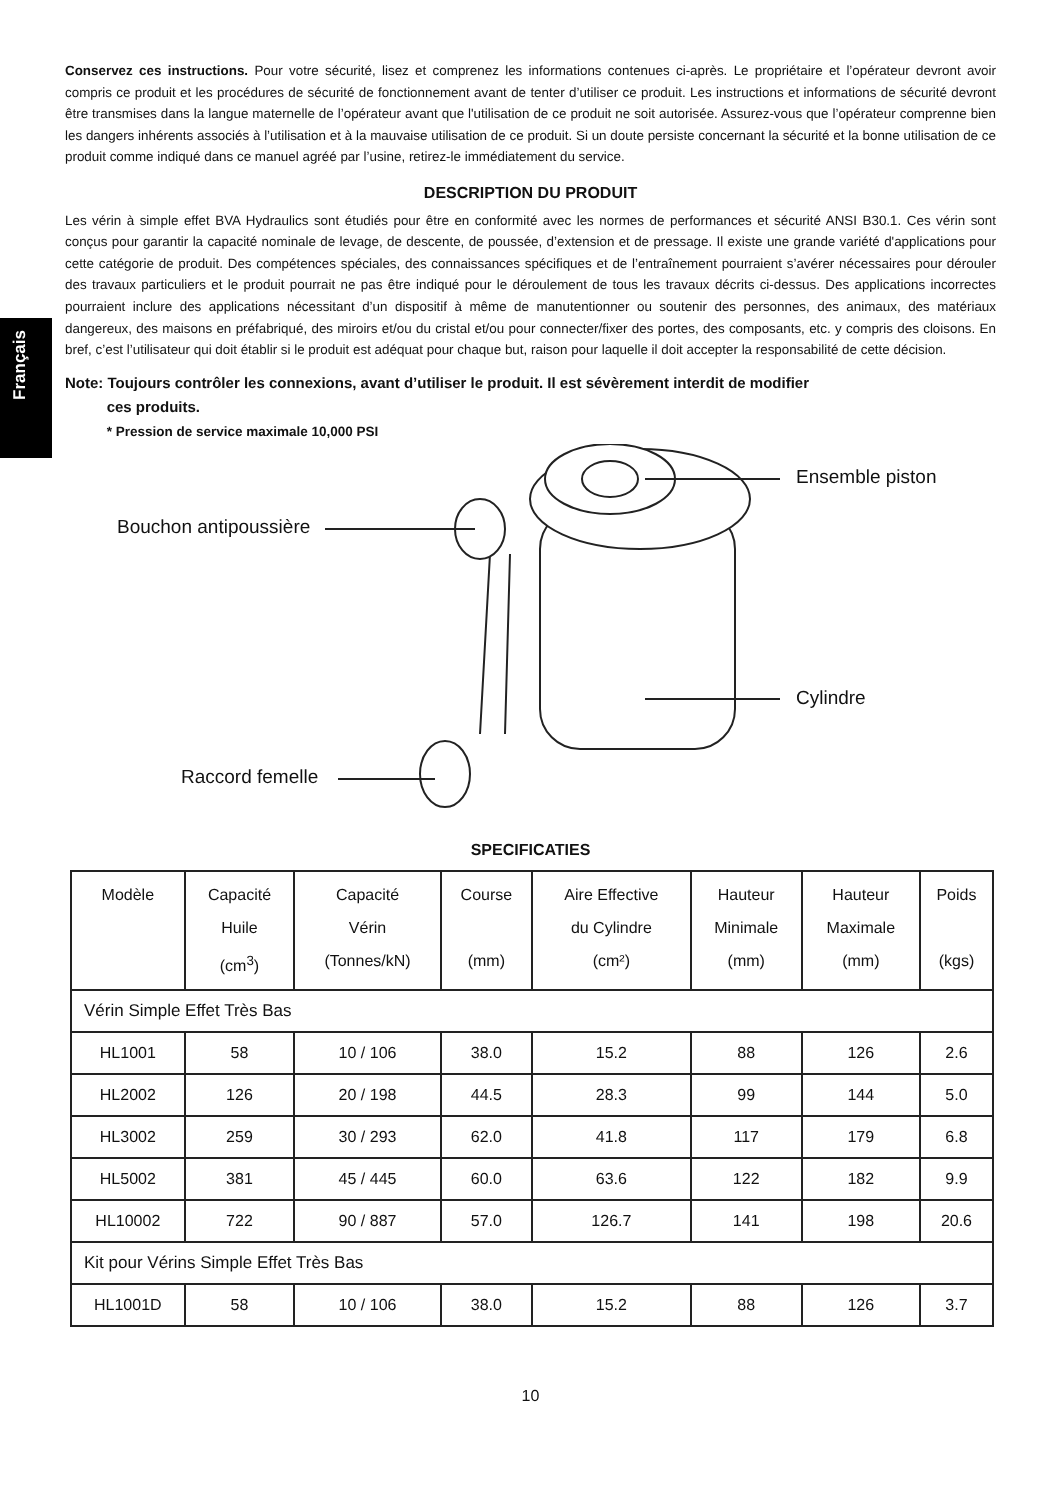Français
Conservez ces instructions. Pour votre sécurité, lisez et comprenez les informations contenues ci-après. Le propriétaire et l’opérateur devront avoir compris ce produit et les procédures de sécurité de fonctionnement avant de tenter d’utiliser ce produit. Les instructions et informations de sécurité devront être transmises dans la langue maternelle de l’opérateur avant que l'utilisation de ce produit ne soit autorisée. Assurez-vous que l’opérateur comprenne bien les dangers inhérents associés à l’utilisation et à la mauvaise utilisation de ce produit. Si un doute persiste concernant la sécurité et la bonne utilisation de ce produit comme indiqué dans ce manuel agréé par l’usine, retirez-le immédiatement du service.
DESCRIPTION DU PRODUIT
Les vérin à simple effet BVA Hydraulics sont étudiés pour être en conformité avec les normes de performances et sécurité ANSI B30.1. Ces vérin sont conçus pour garantir la capacité nominale de levage, de descente, de poussée, d’extension et de pressage. Il existe une grande variété d'applications pour cette catégorie de produit. Des compétences spéciales, des connaissances spécifiques et de l’entraînement pourraient s’avérer nécessaires pour dérouler des travaux particuliers et le produit pourrait ne pas être indiqué pour le déroulement de tous les travaux décrits ci-dessus. Des applications incorrectes pourraient inclure des applications nécessitant d’un dispositif à même de manutentionner ou soutenir des personnes, des animaux, des matériaux dangereux, des maisons en préfabriqué, des miroirs et/ou du cristal et/ou pour connecter/fixer des portes, des composants, etc. y compris des cloisons. En bref, c’est l’utilisateur qui doit établir si le produit est adéquat pour chaque but, raison pour laquelle il doit accepter la responsabilité de cette décision.
Note: Toujours contrôler les connexions, avant d’utiliser le produit. Il est sévèrement interdit de modifier
ces produits.
* Pression de service maximale 10,000 PSI
Ensemble piston
Bouchon antipoussière
Cylindre
Raccord femelle
SPECIFICATIES
| Modèle | Capacité Huile (cm<sup>3</sup>) | Capacité Vérin (Tonnes/kN) | Course (mm) | Aire Effective du Cylindre (cm²) | Hauteur Minimale (mm) | Hauteur Maximale (mm) | Poids (kgs) |
| --- | --- | --- | --- | --- | --- | --- | --- |
| Vérin Simple Effet Très Bas | | | | | | | |
| HL1001 | 58 | 10 / 106 | 38.0 | 15.2 | 88 | 126 | 2.6 |
| HL2002 | 126 | 20 / 198 | 44.5 | 28.3 | 99 | 144 | 5.0 |
| HL3002 | 259 | 30 / 293 | 62.0 | 41.8 | 117 | 179 | 6.8 |
| HL5002 | 381 | 45 / 445 | 60.0 | 63.6 | 122 | 182 | 9.9 |
| HL10002 | 722 | 90 / 887 | 57.0 | 126.7 | 141 | 198 | 20.6 |
| Kit pour Vérins Simple Effet Très Bas | | | | | | | |
| HL1001D | 58 | 10 / 106 | 38.0 | 15.2 | 88 | 126 | 3.7 |
10